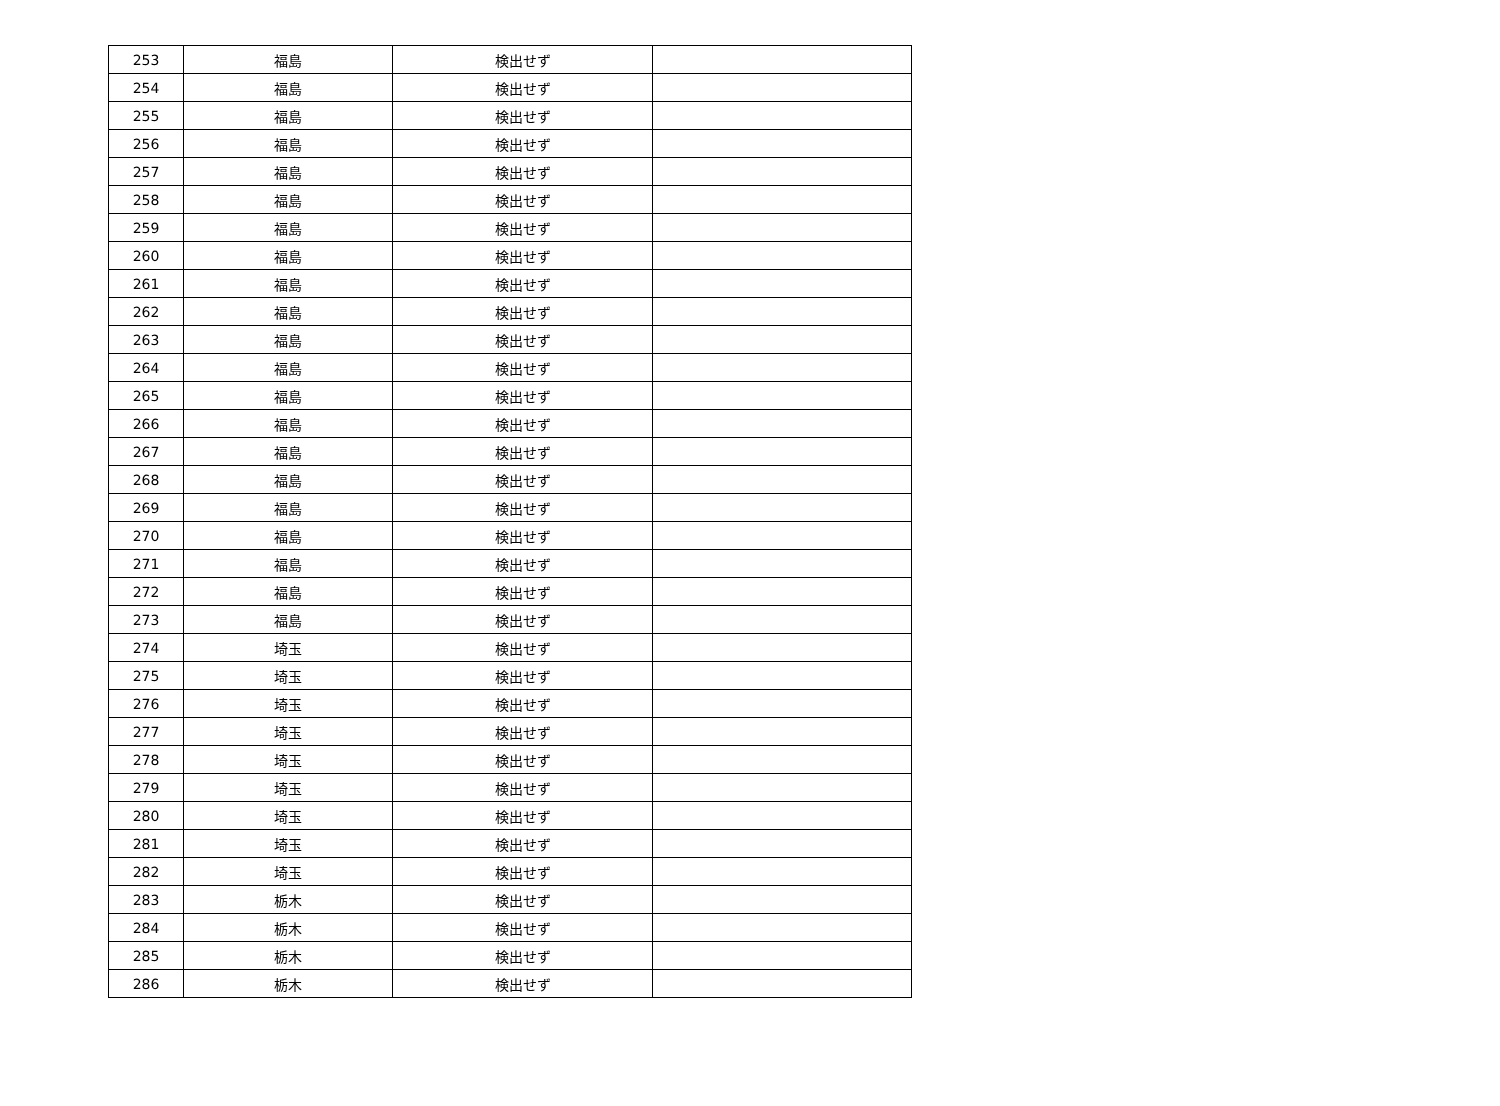| 253 | 福島 | 検出せず | |
| 254 | 福島 | 検出せず | |
| 255 | 福島 | 検出せず | |
| 256 | 福島 | 検出せず | |
| 257 | 福島 | 検出せず | |
| 258 | 福島 | 検出せず | |
| 259 | 福島 | 検出せず | |
| 260 | 福島 | 検出せず | |
| 261 | 福島 | 検出せず | |
| 262 | 福島 | 検出せず | |
| 263 | 福島 | 検出せず | |
| 264 | 福島 | 検出せず | |
| 265 | 福島 | 検出せず | |
| 266 | 福島 | 検出せず | |
| 267 | 福島 | 検出せず | |
| 268 | 福島 | 検出せず | |
| 269 | 福島 | 検出せず | |
| 270 | 福島 | 検出せず | |
| 271 | 福島 | 検出せず | |
| 272 | 福島 | 検出せず | |
| 273 | 福島 | 検出せず | |
| 274 | 埼玉 | 検出せず | |
| 275 | 埼玉 | 検出せず | |
| 276 | 埼玉 | 検出せず | |
| 277 | 埼玉 | 検出せず | |
| 278 | 埼玉 | 検出せず | |
| 279 | 埼玉 | 検出せず | |
| 280 | 埼玉 | 検出せず | |
| 281 | 埼玉 | 検出せず | |
| 282 | 埼玉 | 検出せず | |
| 283 | 栃木 | 検出せず | |
| 284 | 栃木 | 検出せず | |
| 285 | 栃木 | 検出せず | |
| 286 | 栃木 | 検出せず | |